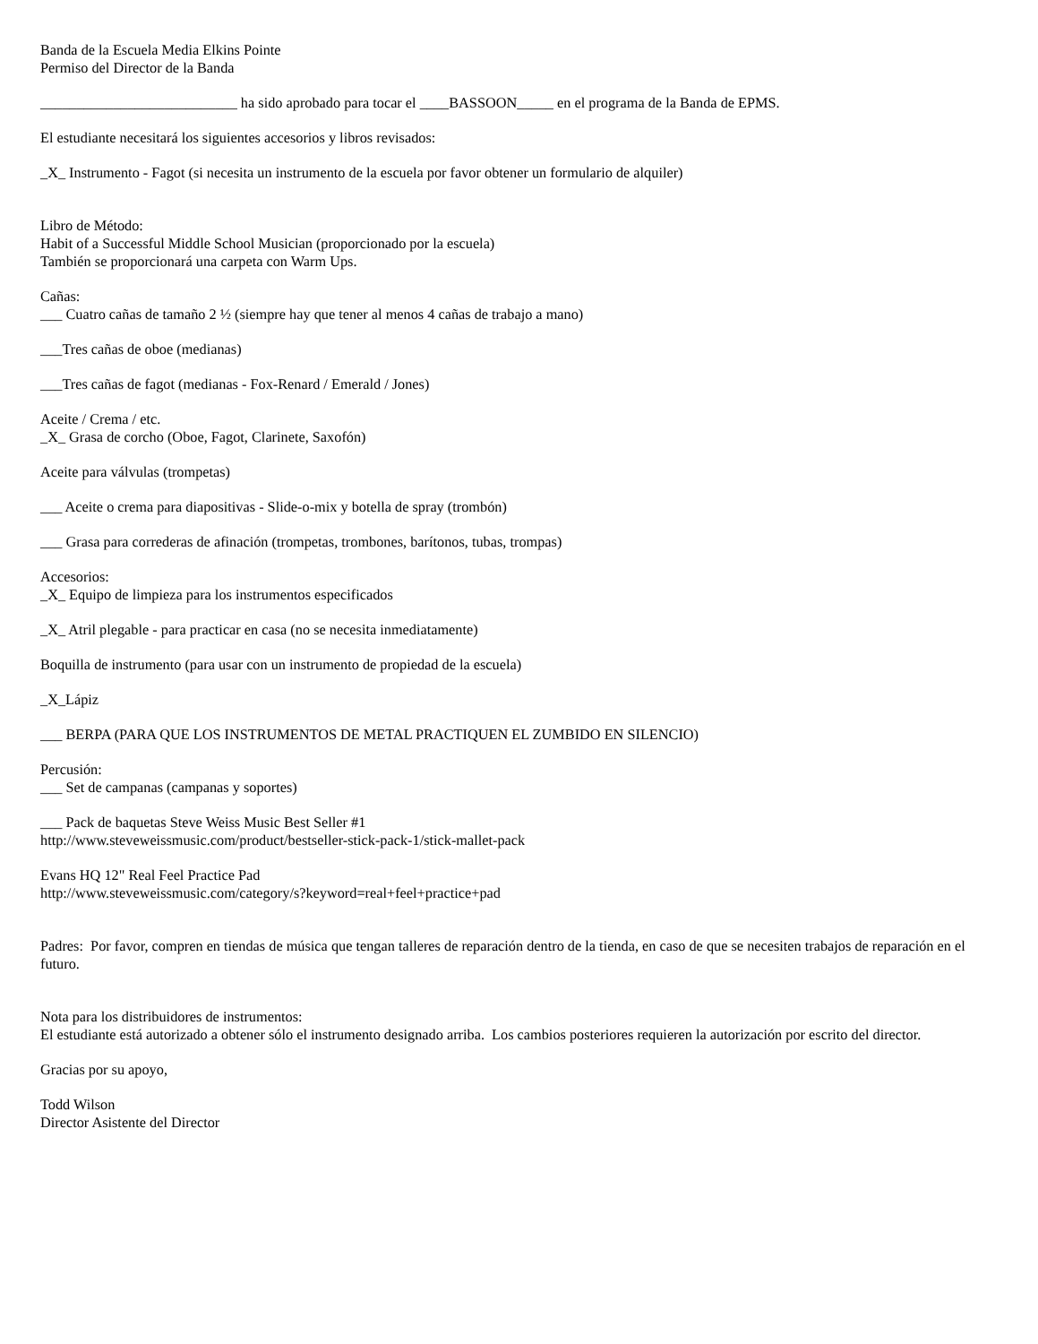Banda de la Escuela Media Elkins Pointe
Permiso del Director de la Banda
___________________________ ha sido aprobado para tocar el ____BASSOON_____ en el programa de la Banda de EPMS.
El estudiante necesitará los siguientes accesorios y libros revisados:
_X_ Instrumento - Fagot (si necesita un instrumento de la escuela por favor obtener un formulario de alquiler)
Libro de Método:
Habit of a Successful Middle School Musician (proporcionado por la escuela)
También se proporcionará una carpeta con Warm Ups.
Cañas:
___ Cuatro cañas de tamaño 2 ½ (siempre hay que tener al menos 4 cañas de trabajo a mano)
___Tres cañas de oboe (medianas)
___Tres cañas de fagot (medianas - Fox-Renard / Emerald / Jones)
Aceite / Crema / etc.
_X_ Grasa de corcho (Oboe, Fagot, Clarinete, Saxofón)
Aceite para válvulas (trompetas)
___ Aceite o crema para diapositivas - Slide-o-mix y botella de spray (trombón)
___ Grasa para correderas de afinación (trompetas, trombones, barítonos, tubas, trompas)
Accesorios:
_X_ Equipo de limpieza para los instrumentos especificados
_X_ Atril plegable - para practicar en casa (no se necesita inmediatamente)
Boquilla de instrumento (para usar con un instrumento de propiedad de la escuela)
_X_Lápiz
___ BERPA (PARA QUE LOS INSTRUMENTOS DE METAL PRACTIQUEN EL ZUMBIDO EN SILENCIO)
Percusión:
___ Set de campanas (campanas y soportes)
___ Pack de baquetas Steve Weiss Music Best Seller #1
http://www.steveweissmusic.com/product/bestseller-stick-pack-1/stick-mallet-pack
Evans HQ 12" Real Feel Practice Pad
http://www.steveweissmusic.com/category/s?keyword=real+feel+practice+pad
Padres: Por favor, compren en tiendas de música que tengan talleres de reparación dentro de la tienda, en caso de que se necesiten trabajos de reparación en el futuro.
Nota para los distribuidores de instrumentos:
El estudiante está autorizado a obtener sólo el instrumento designado arriba. Los cambios posteriores requieren la autorización por escrito del director.
Gracias por su apoyo,
Todd Wilson
Director Asistente del Director